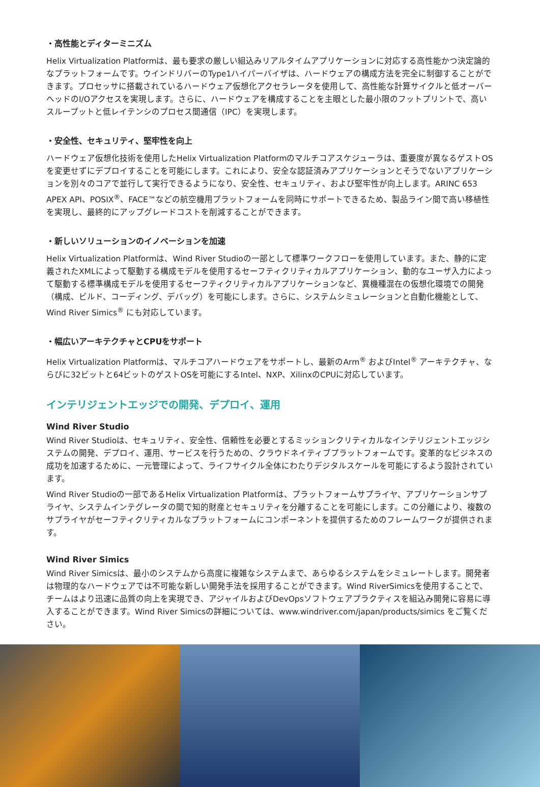・高性能とディターミニズム
Helix Virtualization Platformは、最も要求の厳しい組込みリアルタイムアプリケーションに対応する高性能かつ決定論的なプラットフォームです。ウインドリバーのType1ハイパーバイザは、ハードウェアの構成方法を完全に制御することができます。プロセッサに搭載されているハードウェア仮想化アクセラレータを使用して、高性能な計算サイクルと低オーバーヘッドのI/Oアクセスを実現します。さらに、ハードウェアを構成することを主眼とした最小限のフットプリントで、高いスループットと低レイテンシのプロセス間通信（IPC）を実現します。
・安全性、セキュリティ、堅牢性を向上
ハードウェア仮想化技術を使用したHelix Virtualization Platformのマルチコアスケジューラは、重要度が異なるゲストOSを変更せずにデプロイすることを可能にします。これにより、安全な認証済みアプリケーションとそうでないアプリケーションを別々のコアで並行して実行できるようになり、安全性、セキュリティ、および堅牢性が向上します。ARINC 653 APEX API、POSIX<sup>®</sup>、FACE™などの航空機用プラットフォームを同時にサポートできるため、製品ライン間で高い移植性を実現し、最終的にアップグレードコストを削減することができます。
・新しいソリューションのイノベーションを加速
Helix Virtualization Platformは、Wind River Studioの一部として標準ワークフローを使用しています。また、静的に定義されたXMLによって駆動する構成モデルを使用するセーフティクリティカルアプリケーション、動的なユーザ入力によって駆動する標準構成モデルを使用するセーフティクリティカルアプリケーションなど、異機種混在の仮想化環境での開発（構成、ビルド、コーディング、デバッグ）を可能にします。さらに、システムシミュレーションと自動化機能として、Wind River Simics<sup>®</sup> にも対応しています。
・幅広いアーキテクチャとCPUをサポート
Helix Virtualization Platformは、マルチコアハードウェアをサポートし、最新のArm<sup>®</sup> およびIntel<sup>®</sup> アーキテクチャ、ならびに32ビットと64ビットのゲストOSを可能にするIntel、NXP、XilinxのCPUに対応しています。
インテリジェントエッジでの開発、デプロイ、運用
Wind River Studio
Wind River Studioは、セキュリティ、安全性、信頼性を必要とするミッションクリティカルなインテリジェントエッジシステムの開発、デプロイ、運用、サービスを行うための、クラウドネイティブプラットフォームです。変革的なビジネスの成功を加速するために、一元管理によって、ライフサイクル全体にわたりデジタルスケールを可能にするよう設計されています。
Wind River Studioの一部であるHelix Virtualization Platformは、プラットフォームサプライヤ、アプリケーションサプライヤ、システムインテグレータの間で知的財産とセキュリティを分離することを可能にします。この分離により、複数のサプライヤがセーフティクリティカルなプラットフォームにコンポーネントを提供するためのフレームワークが提供されます。
Wind River Simics
Wind River Simicsは、最小のシステムから高度に複雑なシステムまで、あらゆるシステムをシミュレートします。開発者は物理的なハードウェアでは不可能な新しい開発手法を採用することができます。Wind RiverSimicsを使用することで、チームはより迅速に品質の向上を実現でき、アジャイルおよびDevOpsソフトウェアプラクティスを組込み開発に容易に導入することができます。Wind River Simicsの詳細については、www.windriver.com/japan/products/simics をご覧ください。